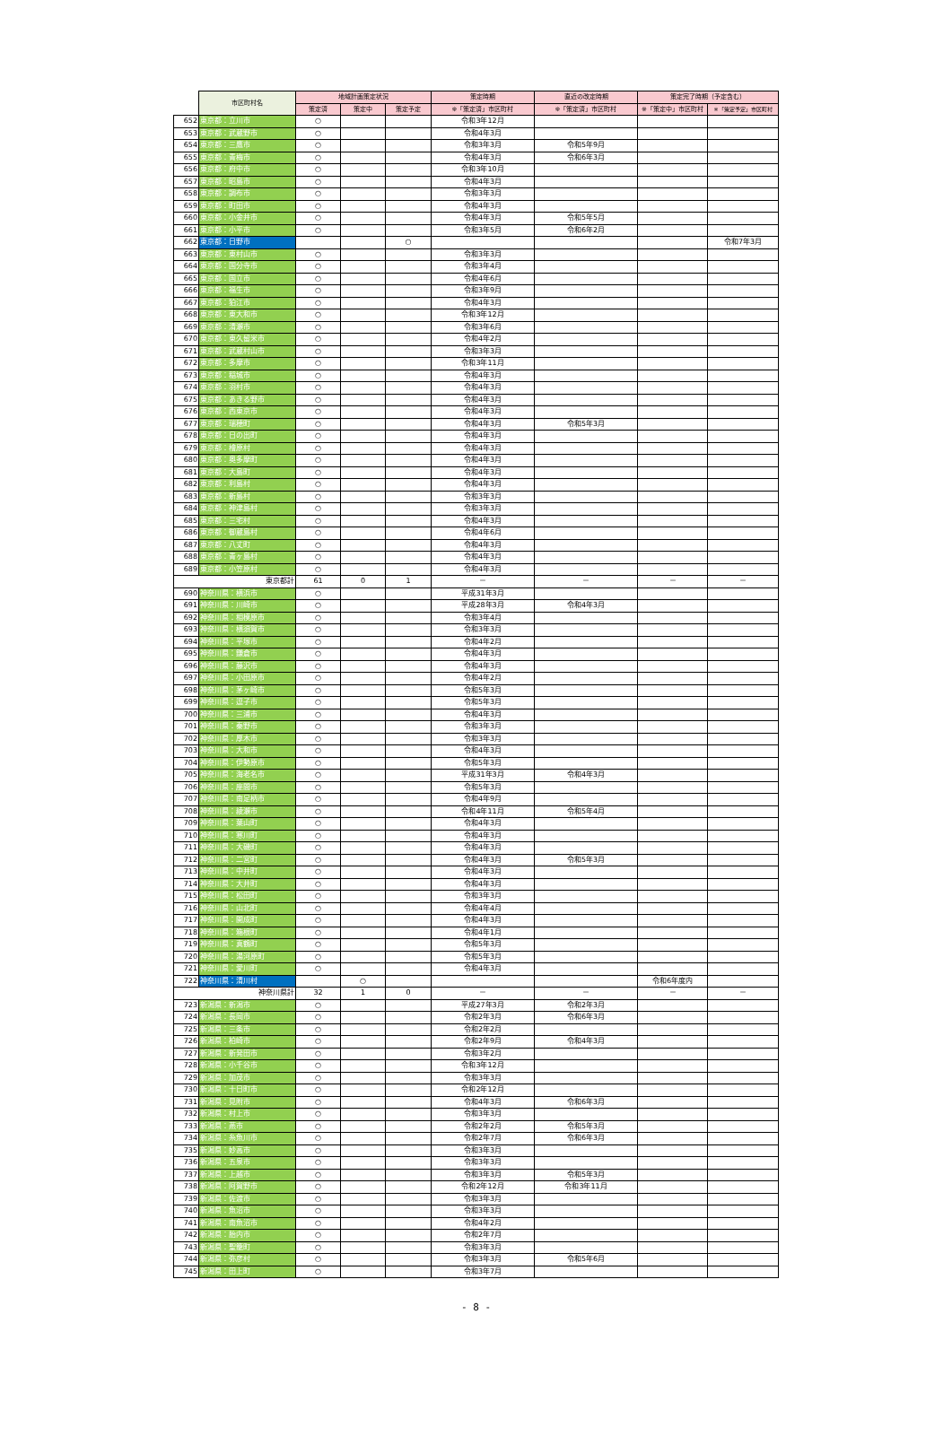| | 市区町村名 | 地域計画策定状況 | | | 策定時期 | 直近の改定時期 | 策定完了時期（予定含む） | |
| --- | --- | --- | --- | --- | --- | --- | --- | --- |
| | | 策定済 | 策定中 | 策定予定 | ※「策定済」市区町村 | ※「策定済」市区町村 | ※「策定中」市区町村 | ※「策定予定」市区町村 |
| 652 | 東京都：立川市 | ○ | | | 令和3年12月 | | | |
| 653 | 東京都：武蔵野市 | ○ | | | 令和4年3月 | | | |
| 654 | 東京都：三鷹市 | ○ | | | 令和3年3月 | 令和5年9月 | | |
| 655 | 東京都：青梅市 | ○ | | | 令和4年3月 | 令和6年3月 | | |
| 656 | 東京都：府中市 | ○ | | | 令和3年10月 | | | |
| 657 | 東京都：昭島市 | ○ | | | 令和4年3月 | | | |
| 658 | 東京都：調布市 | ○ | | | 令和3年3月 | | | |
| 659 | 東京都：町田市 | ○ | | | 令和4年3月 | | | |
| 660 | 東京都：小金井市 | ○ | | | 令和4年3月 | 令和5年5月 | | |
| 661 | 東京都：小平市 | ○ | | | 令和3年5月 | 令和6年2月 | | |
| 662 | 東京都：日野市 | | | ○ | | | | 令和7年3月 |
| 663 | 東京都：東村山市 | ○ | | | 令和3年3月 | | | |
| 664 | 東京都：国分寺市 | ○ | | | 令和3年4月 | | | |
| 665 | 東京都：国立市 | ○ | | | 令和4年6月 | | | |
| 666 | 東京都：福生市 | ○ | | | 令和3年9月 | | | |
| 667 | 東京都：狛江市 | ○ | | | 令和4年3月 | | | |
| 668 | 東京都：東大和市 | ○ | | | 令和3年12月 | | | |
| 669 | 東京都：清瀬市 | ○ | | | 令和3年6月 | | | |
| 670 | 東京都：東久留米市 | ○ | | | 令和4年2月 | | | |
| 671 | 東京都：武蔵村山市 | ○ | | | 令和3年3月 | | | |
| 672 | 東京都：多摩市 | ○ | | | 令和3年11月 | | | |
| 673 | 東京都：稲城市 | ○ | | | 令和4年3月 | | | |
| 674 | 東京都：羽村市 | ○ | | | 令和4年3月 | | | |
| 675 | 東京都：あきる野市 | ○ | | | 令和4年3月 | | | |
| 676 | 東京都：西東京市 | ○ | | | 令和4年3月 | | | |
| 677 | 東京都：瑞穂町 | ○ | | | 令和4年3月 | 令和5年3月 | | |
| 678 | 東京都：日の出町 | ○ | | | 令和4年3月 | | | |
| 679 | 東京都：檜原村 | ○ | | | 令和4年3月 | | | |
| 680 | 東京都：奥多摩町 | ○ | | | 令和4年3月 | | | |
| 681 | 東京都：大島町 | ○ | | | 令和4年3月 | | | |
| 682 | 東京都：利島村 | ○ | | | 令和4年3月 | | | |
| 683 | 東京都：新島村 | ○ | | | 令和3年3月 | | | |
| 684 | 東京都：神津島村 | ○ | | | 令和3年3月 | | | |
| 685 | 東京都：三宅村 | ○ | | | 令和4年3月 | | | |
| 686 | 東京都：御蔵島村 | ○ | | | 令和4年6月 | | | |
| 687 | 東京都：八丈町 | ○ | | | 令和4年3月 | | | |
| 688 | 東京都：青ヶ島村 | ○ | | | 令和4年3月 | | | |
| 689 | 東京都：小笠原村 | ○ | | | 令和4年3月 | | | |
| | 東京都計 | 61 | 0 | 1 | － | － | － | － |
| 690 | 神奈川県：横浜市 | ○ | | | 平成31年3月 | | | |
| 691 | 神奈川県：川崎市 | ○ | | | 平成28年3月 | 令和4年3月 | | |
| 692 | 神奈川県：相模原市 | ○ | | | 令和3年4月 | | | |
| 693 | 神奈川県：横須賀市 | ○ | | | 令和3年3月 | | | |
| 694 | 神奈川県：平塚市 | ○ | | | 令和4年2月 | | | |
| 695 | 神奈川県：鎌倉市 | ○ | | | 令和4年3月 | | | |
| 696 | 神奈川県：藤沢市 | ○ | | | 令和4年3月 | | | |
| 697 | 神奈川県：小田原市 | ○ | | | 令和4年2月 | | | |
| 698 | 神奈川県：茅ヶ崎市 | ○ | | | 令和5年3月 | | | |
| 699 | 神奈川県：逗子市 | ○ | | | 令和5年3月 | | | |
| 700 | 神奈川県：三浦市 | ○ | | | 令和4年3月 | | | |
| 701 | 神奈川県：秦野市 | ○ | | | 令和3年3月 | | | |
| 702 | 神奈川県：厚木市 | ○ | | | 令和3年3月 | | | |
| 703 | 神奈川県：大和市 | ○ | | | 令和4年3月 | | | |
| 704 | 神奈川県：伊勢原市 | ○ | | | 令和5年3月 | | | |
| 705 | 神奈川県：海老名市 | ○ | | | 平成31年3月 | 令和4年3月 | | |
| 706 | 神奈川県：座間市 | ○ | | | 令和5年3月 | | | |
| 707 | 神奈川県：南足柄市 | ○ | | | 令和4年9月 | | | |
| 708 | 神奈川県：綾瀬市 | ○ | | | 令和4年11月 | 令和5年4月 | | |
| 709 | 神奈川県：葉山町 | ○ | | | 令和4年3月 | | | |
| 710 | 神奈川県：寒川町 | ○ | | | 令和4年3月 | | | |
| 711 | 神奈川県：大磯町 | ○ | | | 令和4年3月 | | | |
| 712 | 神奈川県：二宮町 | ○ | | | 令和4年3月 | 令和5年3月 | | |
| 713 | 神奈川県：中井町 | ○ | | | 令和4年3月 | | | |
| 714 | 神奈川県：大井町 | ○ | | | 令和4年3月 | | | |
| 715 | 神奈川県：松田町 | ○ | | | 令和3年3月 | | | |
| 716 | 神奈川県：山北町 | ○ | | | 令和4年4月 | | | |
| 717 | 神奈川県：開成町 | ○ | | | 令和4年3月 | | | |
| 718 | 神奈川県：箱根町 | ○ | | | 令和4年1月 | | | |
| 719 | 神奈川県：真鶴町 | ○ | | | 令和5年3月 | | | |
| 720 | 神奈川県：湯河原町 | ○ | | | 令和5年3月 | | | |
| 721 | 神奈川県：愛川町 | ○ | | | 令和4年3月 | | | |
| 722 | 神奈川県：清川村 | | ○ | | | | 令和6年度内 | |
| | 神奈川県計 | 32 | 1 | 0 | － | － | － | － |
| 723 | 新潟県：新潟市 | ○ | | | 平成27年3月 | 令和2年3月 | | |
| 724 | 新潟県：長岡市 | ○ | | | 令和2年3月 | 令和6年3月 | | |
| 725 | 新潟県：三条市 | ○ | | | 令和2年2月 | | | |
| 726 | 新潟県：柏崎市 | ○ | | | 令和2年9月 | 令和4年3月 | | |
| 727 | 新潟県：新発田市 | ○ | | | 令和3年2月 | | | |
| 728 | 新潟県：小千谷市 | ○ | | | 令和3年12月 | | | |
| 729 | 新潟県：加茂市 | ○ | | | 令和3年3月 | | | |
| 730 | 新潟県：十日町市 | ○ | | | 令和2年12月 | | | |
| 731 | 新潟県：見附市 | ○ | | | 令和4年3月 | 令和6年3月 | | |
| 732 | 新潟県：村上市 | ○ | | | 令和3年3月 | | | |
| 733 | 新潟県：燕市 | ○ | | | 令和2年2月 | 令和5年3月 | | |
| 734 | 新潟県：糸魚川市 | ○ | | | 令和2年7月 | 令和6年3月 | | |
| 735 | 新潟県：妙高市 | ○ | | | 令和3年3月 | | | |
| 736 | 新潟県：五泉市 | ○ | | | 令和3年3月 | | | |
| 737 | 新潟県：上越市 | ○ | | | 令和3年3月 | 令和5年3月 | | |
| 738 | 新潟県：阿賀野市 | ○ | | | 令和2年12月 | 令和3年11月 | | |
| 739 | 新潟県：佐渡市 | ○ | | | 令和3年3月 | | | |
| 740 | 新潟県：魚沼市 | ○ | | | 令和3年3月 | | | |
| 741 | 新潟県：南魚沼市 | ○ | | | 令和4年2月 | | | |
| 742 | 新潟県：胎内市 | ○ | | | 令和2年7月 | | | |
| 743 | 新潟県：聖籠町 | ○ | | | 令和3年3月 | | | |
| 744 | 新潟県：弥彦村 | ○ | | | 令和3年3月 | 令和5年6月 | | |
| 745 | 新潟県：田上町 | ○ | | | 令和3年7月 | | | |
- 8 -